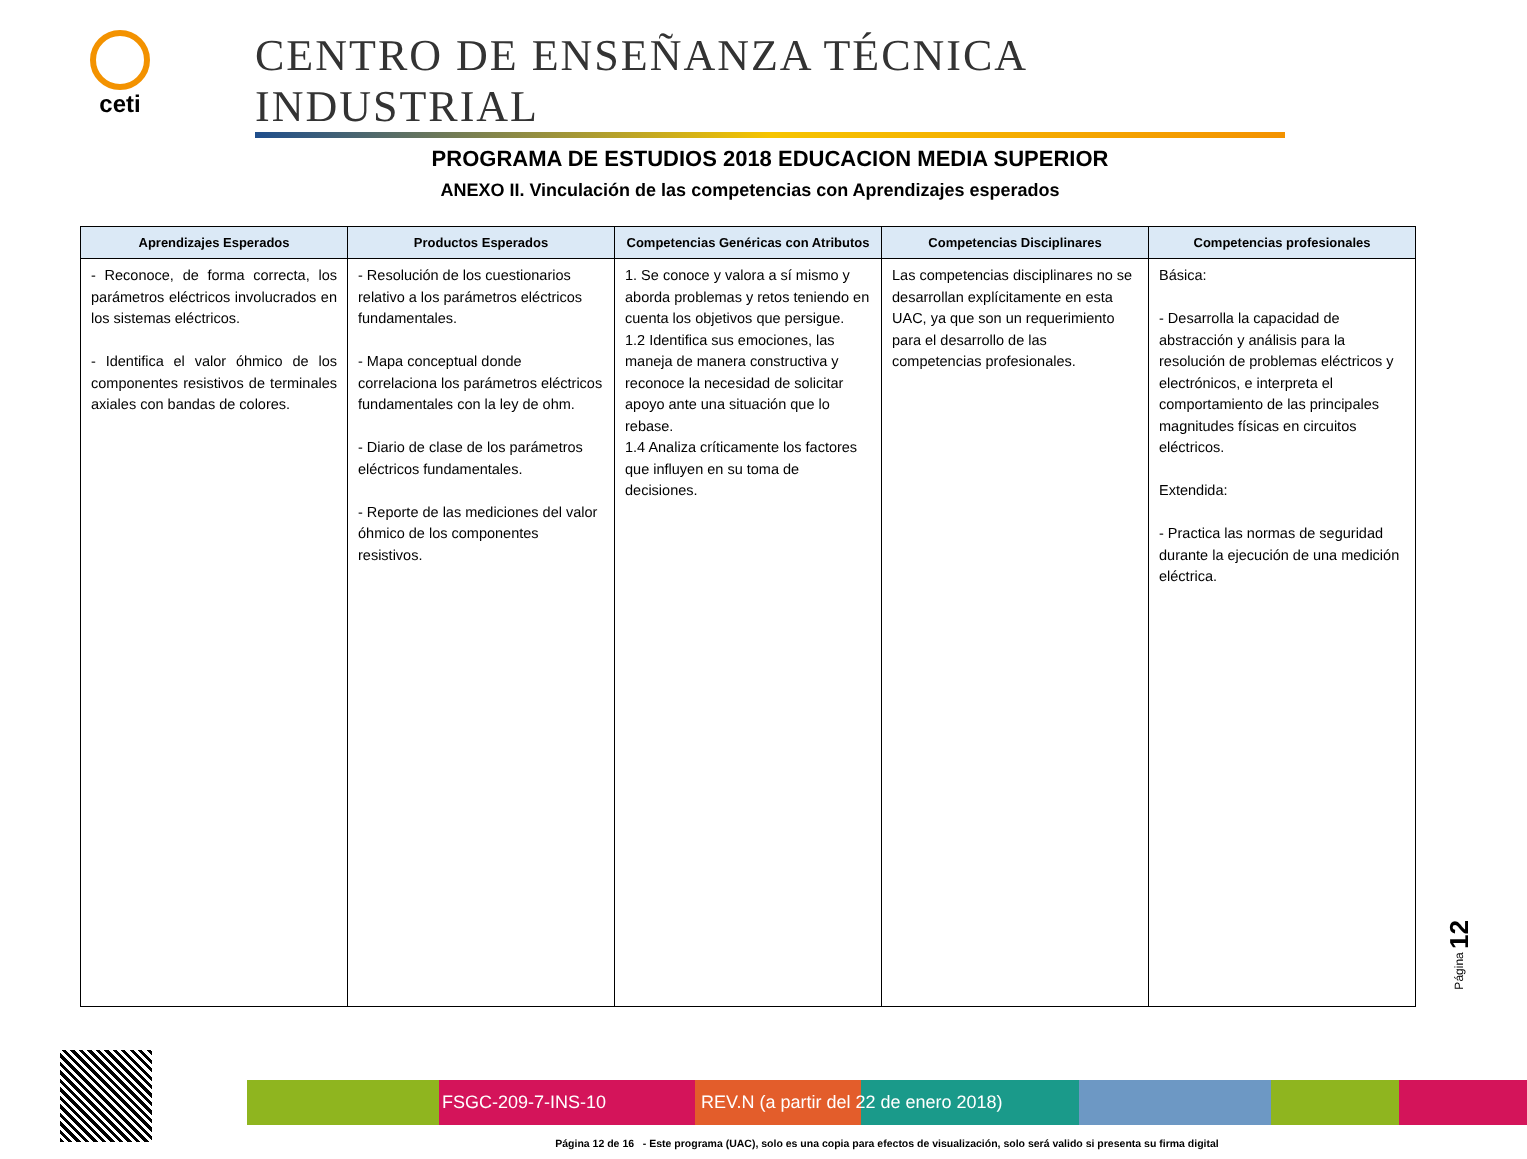ceti
CENTRO DE ENSEÑANZA TÉCNICA INDUSTRIAL
PROGRAMA DE ESTUDIOS 2018 EDUCACION MEDIA SUPERIOR
ANEXO II. Vinculación de las competencias con Aprendizajes esperados
| Aprendizajes Esperados | Productos Esperados | Competencias Genéricas con Atributos | Competencias Disciplinares | Competencias profesionales |
| --- | --- | --- | --- | --- |
| - Reconoce, de forma correcta, los parámetros eléctricos involucrados en los sistemas eléctricos. - Identifica el valor óhmico de los componentes resistivos de terminales axiales con bandas de colores. | - Resolución de los cuestionarios relativo a los parámetros eléctricos fundamentales. - Mapa conceptual donde correlaciona los parámetros eléctricos fundamentales con la ley de ohm. - Diario de clase de los parámetros eléctricos fundamentales. - Reporte de las mediciones del valor óhmico de los componentes resistivos. | 1. Se conoce y valora a sí mismo y aborda problemas y retos teniendo en cuenta los objetivos que persigue. 1.2 Identifica sus emociones, las maneja de manera constructiva y reconoce la necesidad de solicitar apoyo ante una situación que lo rebase. 1.4 Analiza críticamente los factores que influyen en su toma de decisiones. | Las competencias disciplinares no se desarrollan explícitamente en esta UAC, ya que son un requerimiento para el desarrollo de las competencias profesionales. | Básica: - Desarrolla la capacidad de abstracción y análisis para la resolución de problemas eléctricos y electrónicos, e interpreta el comportamiento de las principales magnitudes físicas en circuitos eléctricos. Extendida: - Practica las normas de seguridad durante la ejecución de una medición eléctrica. |
Página 12
FSGC-209-7-INS-10 REV.N (a partir del 22 de enero 2018)
Página 12 de 16 - Este programa (UAC), solo es una copia para efectos de visualización, solo será valido si presenta su firma digital